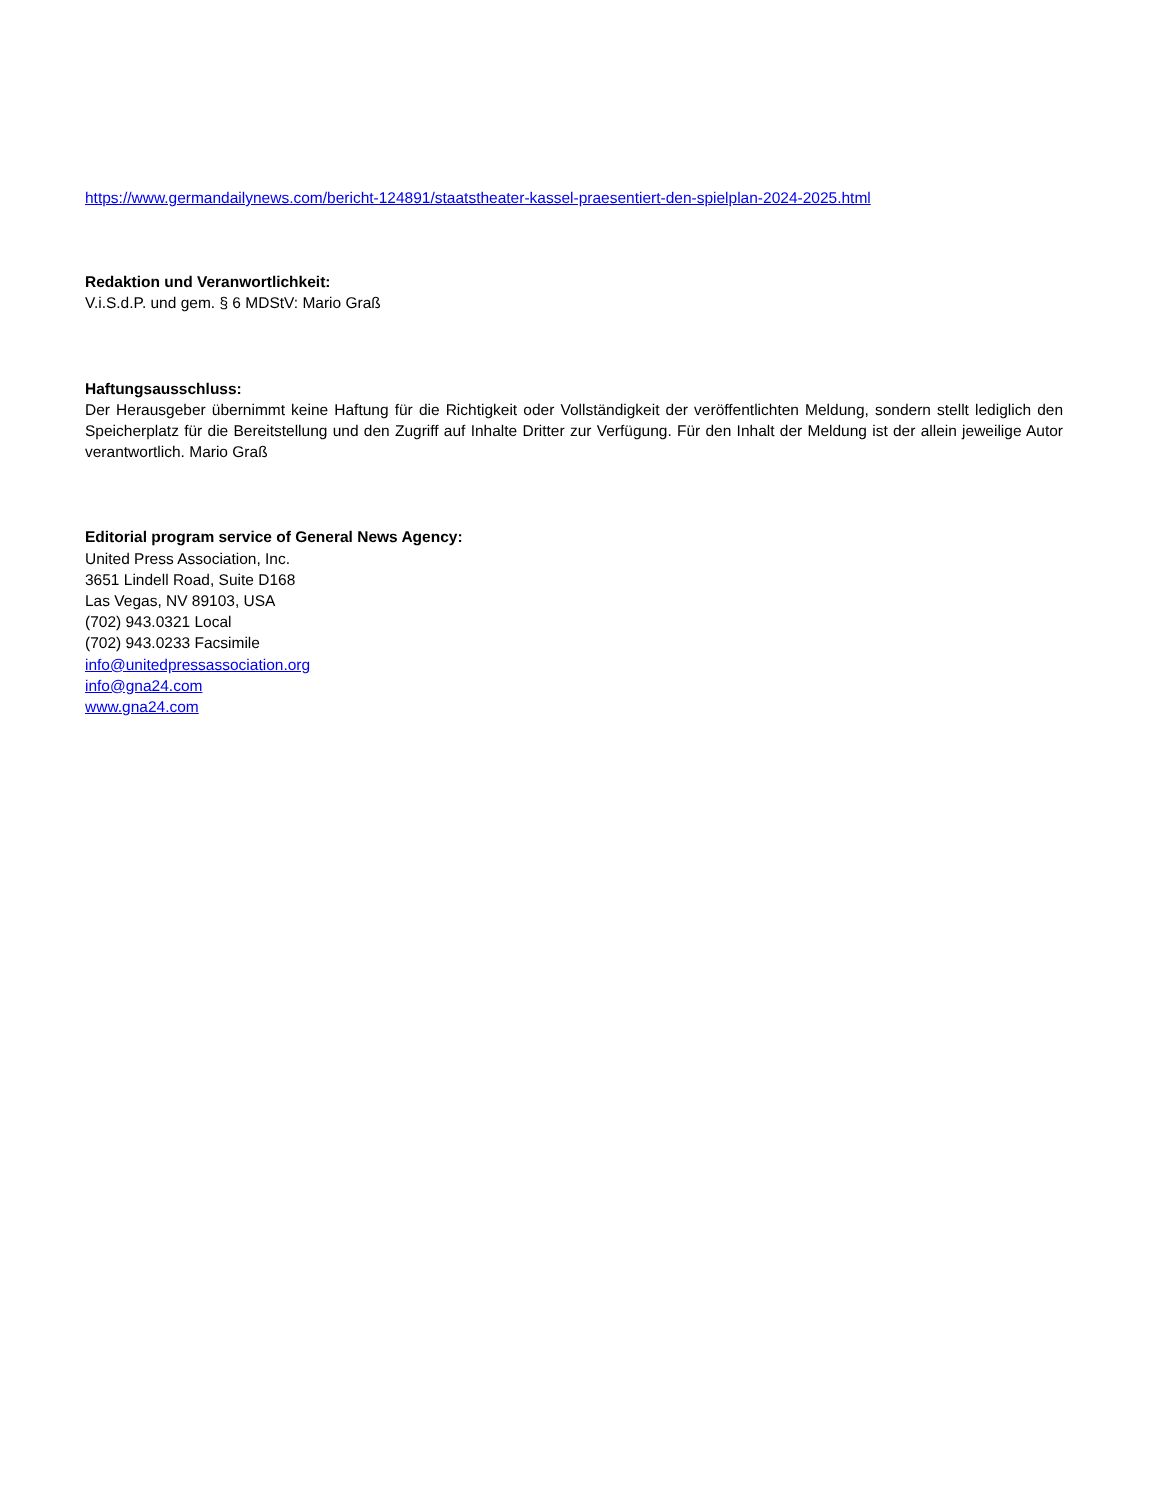https://www.germandailynews.com/bericht-124891/staatstheater-kassel-praesentiert-den-spielplan-2024-2025.html
Redaktion und Veranwortlichkeit:
V.i.S.d.P. und gem. § 6 MDStV: Mario Graß
Haftungsausschluss:
Der Herausgeber übernimmt keine Haftung für die Richtigkeit oder Vollständigkeit der veröffentlichten Meldung, sondern stellt lediglich den Speicherplatz für die Bereitstellung und den Zugriff auf Inhalte Dritter zur Verfügung. Für den Inhalt der Meldung ist der allein jeweilige Autor verantwortlich. Mario Graß
Editorial program service of General News Agency:
United Press Association, Inc.
3651 Lindell Road, Suite D168
Las Vegas, NV 89103, USA
(702) 943.0321 Local
(702) 943.0233 Facsimile
info@unitedpressassociation.org
info@gna24.com
www.gna24.com